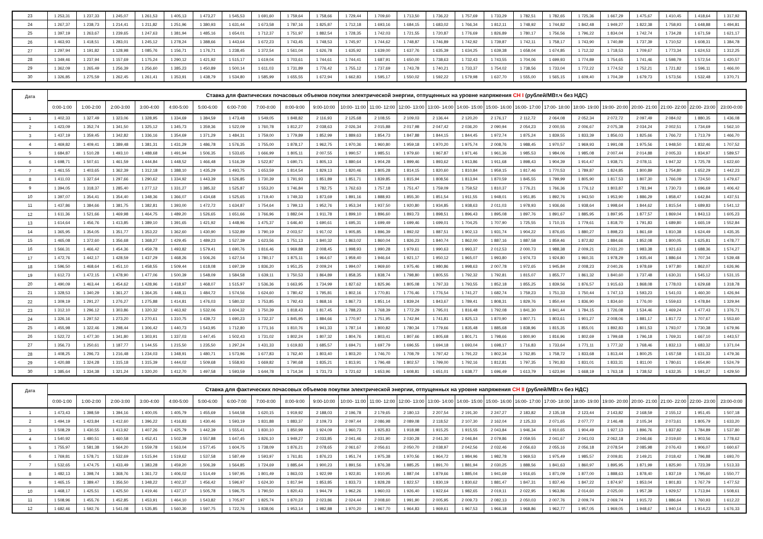| 23 | 1 253,31 | 1 237,33 | 1 245,07 | 1 261,53 | 1 405,13 | 1 473,27 | 1 545,53 | 1 691,60 | 1 759,64 | 1 758,66 | 1 729,44 | 1 709,60 | 1 713,50 | 1 736,22 | 1 757,69 | 1 733,29 | 1 782,51 | 1 782,65 | 1 725,36 | 1 667,29 | 1 475,67 | 1 410,45 | 1 418,64 | 1 317,92 |
| 24 | 1 267,37 | 1 238,73 | 1 214,41 | 1 211,82 | 1 251,96 | 1 380,93 | 1 631,44 | 1 673,58 | 1 787,16 | 1 825,87 | 1 712,18 | 1 693,16 | 1 684,15 | 1 683,02 | 1 766,34 | 1 812,11 | 1 748,92 | 1 744,82 | 1 842,48 | 1 949,27 | 1 822,38 | 1 758,93 | 1 648,88 | 1 494,81 |
| 25 | 1 397,19 | 1 263,67 | 1 239,65 | 1 247,63 | 1 381,94 | 1 485,16 | 1 654,01 | 1 712,37 | 1 751,97 | 1 882,54 | 1 728,35 | 1 742,03 | 1 721,55 | 1 720,87 | 1 776,69 | 1 826,89 | 1 780,17 | 1 756,56 | 1 796,22 | 1 834,04 | 1 742,74 | 1 734,28 | 1 671,59 | 1 621,17 |
| 26 | 1 463,93 | 1 418,51 | 1 283,01 | 1 245,12 | 1 278,24 | 1 388,66 | 1 443,64 | 1 672,23 | 1 743,45 | 1 748,53 | 1 745,97 | 1 744,62 | 1 748,87 | 1 746,89 | 1 742,92 | 1 739,87 | 1 742,11 | 1 758,17 | 1 743,90 | 1 740,89 | 1 737,39 | 1 710,52 | 1 608,31 | 1 384,78 |
| 27 | 1 297,94 | 1 191,82 | 1 128,98 | 1 085,76 | 1 156,71 | 1 176,71 | 1 238,45 | 1 372,54 | 1 561,04 | 1 626,78 | 1 635,92 | 1 639,00 | 1 637,76 | 1 635,39 | 1 634,25 | 1 639,38 | 1 658,04 | 1 674,85 | 1 712,32 | 1 718,53 | 1 709,67 | 1 773,34 | 1 624,53 | 1 312,25 |
| 28 | 1 349,46 | 1 237,94 | 1 157,69 | 1 175,24 | 1 290,12 | 1 421,92 | 1 515,17 | 1 619,04 | 1 703,61 | 1 744,61 | 1 744,41 | 1 687,91 | 1 650,00 | 1 738,63 | 1 732,43 | 1 743,55 | 1 704,06 | 1 699,93 | 1 774,89 | 1 754,65 | 1 741,46 | 1 598,79 | 1 572,54 | 1 420,57 |
| 29 | 1 362,09 | 1 265,49 | 1 256,39 | 1 256,60 | 1 385,23 | 1 450,89 | 1 500,14 | 1 611,03 | 1 731,89 | 1 776,42 | 1 755,12 | 1 737,69 | 1 743,78 | 1 740,21 | 1 733,37 | 1 754,02 | 1 738,56 | 1 733,04 | 1 772,22 | 1 774,52 | 1 752,21 | 1 721,82 | 1 596,11 | 1 466,00 |
| 30 | 1 326,85 | 1 275,59 | 1 262,45 | 1 261,41 | 1 353,91 | 1 438,79 | 1 534,80 | 1 585,99 | 1 655,55 | 1 672,94 | 1 662,83 | 1 595,17 | 1 550,02 | 1 592,22 | 1 579,98 | 1 637,70 | 1 555,00 | 1 565,15 | 1 609,40 | 1 704,39 | 1 679,73 | 1 573,56 | 1 532,48 | 1 370,71 |
| Дата | Ставка для фактических почасовых объемов покупки электрической энергии, отпущенных на уровне напряжения СН I (рублей/МВт.ч без НДС) | | | | | | | | | | | | | | | | | | | | | | | |
| --- | --- | --- | --- | --- | --- | --- | --- | --- | --- | --- | --- | --- | --- | --- | --- | --- | --- | --- | --- | --- | --- | --- | --- | --- |
| | 0:00-1:00 | 1:00-2:00 | 2:00-3:00 | 3:00-4:00 | 4:00-5:00 | 5:00-6:00 | 6:00-7:00 | 7:00-8:00 | 8:00-9:00 | 9:00-10:00 | 10:00- 11:00 | 11:00- 12:00 | 12:00- 13:00 | 13:00- 14:00 | 14:00- 15:00 | 15:00- 16:00 | 16:00- 17:00 | 17:00- 18:00 | 18:00- 19:00 | 19:00- 20:00 | 20:00- 21:00 | 21:00- 22:00 | 22:00- 23:00 | 23:00-0:00 |
| 1 | 1 402,33 | 1 327,49 | 1 323,06 | 1 328,95 | 1 334,69 | 1 384,59 | 1 473,48 | 1 549,05 | 1 848,82 | 2 116,93 | 2 125,68 | 2 108,55 | 2 109,03 | 2 136,44 | 2 120,20 | 2 176,17 | 2 112,72 | 2 064,08 | 2 052,34 | 2 072,72 | 2 097,49 | 2 084,02 | 1 880,35 | 1 436,08 |
| 2 | 1 423,09 | 1 352,74 | 1 341,50 | 1 325,12 | 1 345,73 | 1 359,36 | 1 522,09 | 1 760,78 | 1 812,27 | 2 038,63 | 2 026,34 | 2 015,88 | 2 017,98 | 2 047,42 | 2 036,20 | 2 090,94 | 2 054,23 | 2 000,55 | 2 006,67 | 2 075,38 | 2 034,24 | 2 002,51 | 1 734,69 | 1 562,10 |
| 3 | 1 437,19 | 1 359,45 | 1 342,82 | 1 336,16 | 1 354,69 | 1 371,29 | 1 484,31 | 1 759,00 | 1 779,89 | 1 852,99 | 1 889,63 | 1 854,73 | 1 847,88 | 1 844,15 | 1 844,45 | 1 972,74 | 1 875,24 | 1 839,55 | 1 833,39 | 1 856,03 | 1 825,66 | 1 766,72 | 1 713,79 | 1 466,70 |
| 4 | 1 469,82 | 1 409,41 | 1 389,48 | 1 381,31 | 1 431,29 | 1 486,78 | 1 576,35 | 1 755,00 | 1 878,17 | 1 962,75 | 1 970,36 | 1 960,80 | 1 959,18 | 1 970,20 | 1 975,74 | 2 008,76 | 1 988,45 | 1 970,57 | 1 969,93 | 1 991,08 | 1 975,56 | 1 948,50 | 1 832,46 | 1 707,52 |
| 5 | 1 684,87 | 1 510,28 | 1 493,10 | 1 488,68 | 1 491,94 | 1 506,35 | 1 533,65 | 1 666,99 | 1 805,11 | 2 007,55 | 1 990,57 | 1 985,51 | 1 979,60 | 1 967,87 | 1 971,46 | 1 961,36 | 1 985,53 | 1 984,06 | 1 985,08 | 2 007,44 | 2 014,88 | 2 005,33 | 1 834,97 | 1 589,57 |
| 6 | 1 698,71 | 1 507,61 | 1 461,59 | 1 444,84 | 1 448,52 | 1 466,48 | 1 516,39 | 1 522,87 | 1 690,71 | 1 805,13 | 1 880,64 | 1 904,28 | 1 899,46 | 1 893,62 | 1 913,86 | 1 911,68 | 1 898,43 | 1 904,39 | 1 914,47 | 1 938,71 | 2 078,11 | 1 947,32 | 1 725,78 | 1 622,60 |
| 7 | 1 461,55 | 1 403,65 | 1 362,39 | 1 312,18 | 1 388,10 | 1 435,29 | 1 493,75 | 1 653,59 | 1 814,54 | 1 829,13 | 1 820,46 | 1 805,28 | 1 814,15 | 1 820,60 | 1 810,84 | 1 959,15 | 1 817,46 | 1 770,53 | 1 789,87 | 1 824,85 | 1 800,89 | 1 754,80 | 1 652,29 | 1 442,23 |
| 8 | 1 411,03 | 1 327,64 | 1 297,66 | 1 290,62 | 1 334,92 | 1 443,39 | 1 526,85 | 1 730,39 | 1 791,93 | 1 851,89 | 1 851,71 | 1 839,85 | 1 815,94 | 1 808,56 | 1 813,94 | 1 870,59 | 1 845,55 | 1 799,99 | 1 805,90 | 1 817,53 | 1 807,30 | 1 766,09 | 1 724,50 | 1 479,67 |
| 9 | 1 394,05 | 1 318,37 | 1 285,40 | 1 277,12 | 1 331,27 | 1 385,32 | 1 525,87 | 1 553,20 | 1 746,84 | 1 782,75 | 1 762,63 | 1 757,18 | 1 751,47 | 1 759,09 | 1 759,52 | 1 810,37 | 1 776,21 | 1 766,36 | 1 776,12 | 1 803,87 | 1 781,94 | 1 730,73 | 1 696,69 | 1 406,42 |
| 10 | 1 397,07 | 1 354,41 | 1 354,40 | 1 348,36 | 1 366,07 | 1 434,68 | 1 525,65 | 1 719,40 | 1 749,33 | 1 873,69 | 1 891,16 | 1 888,93 | 1 855,30 | 1 851,54 | 1 911,55 | 1 948,01 | 1 951,85 | 1 892,76 | 1 943,50 | 1 953,90 | 1 886,29 | 1 858,47 | 1 642,84 | 1 437,51 |
| 11 | 1 437,86 | 1 384,66 | 1 381,75 | 1 382,81 | 1 393,00 | 1 472,72 | 1 634,87 | 1 754,64 | 1 799,13 | 1 952,76 | 1 953,34 | 1 937,50 | 1 920,80 | 1 934,85 | 1 938,63 | 2 011,03 | 1 978,93 | 1 936,66 | 1 938,64 | 1 998,64 | 1 844,62 | 1 815,54 | 1 689,83 | 1 541,12 |
| 12 | 1 611,36 | 1 521,66 | 1 469,98 | 1 464,75 | 1 489,20 | 1 526,65 | 1 651,66 | 1 766,96 | 1 882,04 | 1 911,78 | 1 899,10 | 1 896,60 | 1 893,73 | 1 898,51 | 1 896,43 | 1 895,08 | 1 897,76 | 1 891,67 | 1 885,95 | 1 897,95 | 1 877,57 | 1 869,04 | 1 843,13 | 1 605,23 |
| 13 | 1 614,64 | 1 456,76 | 1 413,85 | 1 389,10 | 1 391,65 | 1 421,92 | 1 448,96 | 1 475,37 | 1 646,40 | 1 690,61 | 1 695,31 | 1 699,49 | 1 699,46 | 1 699,01 | 1 704,25 | 1 707,90 | 1 725,55 | 1 710,15 | 1 779,61 | 1 818,70 | 1 791,83 | 1 689,80 | 1 665,19 | 1 552,84 |
| 14 | 1 365,95 | 1 354,05 | 1 351,77 | 1 353,22 | 1 362,60 | 1 430,90 | 1 532,89 | 1 790,19 | 2 003,57 | 1 917,02 | 1 905,85 | 1 896,39 | 1 892,02 | 1 887,51 | 1 902,13 | 1 931,74 | 1 904,22 | 1 876,65 | 1 880,27 | 1 898,23 | 1 861,69 | 1 810,38 | 1 624,49 | 1 435,35 |
| 15 | 1 465,08 | 1 372,60 | 1 356,68 | 1 368,27 | 1 429,45 | 1 489,23 | 1 527,39 | 1 623,56 | 1 751,13 | 1 840,32 | 1 863,02 | 1 860,04 | 1 826,23 | 1 840,74 | 1 862,00 | 1 887,16 | 1 887,58 | 1 859,46 | 1 872,82 | 1 884,66 | 1 852,08 | 1 800,05 | 1 625,81 | 1 478,77 |
| 16 | 1 566,31 | 1 466,42 | 1 454,36 | 1 459,78 | 1 493,82 | 1 579,41 | 1 690,76 | 1 816,46 | 1 969,88 | 2 008,45 | 1 998,93 | 1 990,28 | 1 979,61 | 1 990,63 | 1 993,37 | 2 012,53 | 2 000,73 | 1 988,38 | 2 009,21 | 2 031,20 | 1 983,38 | 1 921,63 | 1 688,36 | 1 574,27 |
| 17 | 1 472,76 | 1 442,17 | 1 428,59 | 1 437,29 | 1 468,26 | 1 506,26 | 1 627,54 | 1 780,17 | 1 875,11 | 1 964,67 | 1 959,40 | 1 946,64 | 1 921,17 | 1 950,12 | 1 965,07 | 1 993,80 | 1 974,73 | 1 924,80 | 1 960,31 | 1 978,29 | 1 935,44 | 1 886,64 | 1 707,34 | 1 539,48 |
| 18 | 1 596,50 | 1 468,64 | 1 451,10 | 1 458,55 | 1 509,44 | 1 618,08 | 1 697,39 | 1 836,20 | 1 951,25 | 2 009,24 | 1 994,07 | 1 969,60 | 1 975,46 | 1 980,86 | 1 998,63 | 2 007,78 | 1 972,65 | 1 945,84 | 2 008,23 | 2 040,26 | 1 978,69 | 1 977,80 | 1 862,07 | 1 626,96 |
| 19 | 1 612,73 | 1 472,15 | 1 478,90 | 1 477,06 | 1 500,39 | 1 548,09 | 1 584,58 | 1 639,11 | 1 750,53 | 1 864,89 | 1 858,35 | 1 838,74 | 1 798,80 | 1 805,55 | 1 792,32 | 1 792,81 | 1 815,07 | 1 855,77 | 1 861,32 | 1 840,60 | 1 737,48 | 1 630,31 | 1 545,12 | 1 531,15 |
| 20 | 1 490,09 | 1 463,44 | 1 454,62 | 1 428,96 | 1 418,97 | 1 468,07 | 1 515,97 | 1 536,36 | 1 663,95 | 1 734,99 | 1 827,62 | 1 825,96 | 1 805,08 | 1 797,33 | 1 793,55 | 1 852,18 | 1 855,25 | 1 839,56 | 1 876,57 | 1 915,63 | 1 868,08 | 1 778,03 | 1 629,68 | 1 318,78 |
| 21 | 1 328,53 | 1 340,29 | 1 361,27 | 1 364,35 | 1 448,11 | 1 484,72 | 1 574,56 | 1 624,60 | 1 780,42 | 1 795,81 | 1 802,16 | 1 770,81 | 1 776,46 | 1 776,54 | 1 741,27 | 1 682,74 | 1 759,23 | 1 751,33 | 1 750,44 | 1 747,13 | 1 593,23 | 1 541,03 | 1 460,30 | 1 426,94 |
| 22 | 1 309,19 | 1 291,27 | 1 276,27 | 1 275,88 | 1 414,81 | 1 476,03 | 1 580,32 | 1 753,85 | 1 792,43 | 1 868,16 | 1 867,73 | 1 851,14 | 1 839,24 | 1 843,67 | 1 789,41 | 1 808,31 | 1 829,76 | 1 850,44 | 1 836,90 | 1 834,60 | 1 776,00 | 1 559,63 | 1 478,84 | 1 329,94 |
| 23 | 1 312,10 | 1 296,12 | 1 303,86 | 1 320,32 | 1 463,92 | 1 532,06 | 1 604,32 | 1 750,39 | 1 818,43 | 1 817,45 | 1 788,23 | 1 768,39 | 1 772,29 | 1 795,01 | 1 816,48 | 1 792,08 | 1 841,30 | 1 841,44 | 1 784,15 | 1 726,08 | 1 534,46 | 1 469,24 | 1 477,43 | 1 376,71 |
| 24 | 1 326,16 | 1 297,52 | 1 273,20 | 1 270,61 | 1 310,75 | 1 439,72 | 1 690,23 | 1 732,37 | 1 845,95 | 1 884,66 | 1 770,97 | 1 751,95 | 1 742,94 | 1 741,81 | 1 825,13 | 1 870,90 | 1 807,71 | 1 803,61 | 1 901,27 | 2 008,06 | 1 881,17 | 1 817,72 | 1 707,67 | 1 553,60 |
| 25 | 1 455,98 | 1 322,46 | 1 298,44 | 1 306,42 | 1 440,73 | 1 543,95 | 1 712,80 | 1 771,16 | 1 810,76 | 1 941,33 | 1 787,14 | 1 800,82 | 1 780,34 | 1 779,66 | 1 835,48 | 1 885,68 | 1 838,96 | 1 815,35 | 1 855,01 | 1 892,83 | 1 801,53 | 1 793,07 | 1 730,38 | 1 679,96 |
| 26 | 1 522,72 | 1 477,30 | 1 341,80 | 1 303,91 | 1 337,03 | 1 447,45 | 1 502,43 | 1 731,02 | 1 802,24 | 1 807,32 | 1 804,76 | 1 803,41 | 1 807,66 | 1 805,68 | 1 801,71 | 1 798,66 | 1 800,90 | 1 816,96 | 1 802,69 | 1 799,68 | 1 796,18 | 1 769,31 | 1 667,10 | 1 443,57 |
| 27 | 1 356,73 | 1 250,61 | 1 187,77 | 1 144,55 | 1 215,50 | 1 235,50 | 1 297,24 | 1 431,33 | 1 619,83 | 1 685,57 | 1 694,71 | 1 697,79 | 1 696,55 | 1 694,18 | 1 693,04 | 1 698,17 | 1 716,83 | 1 733,64 | 1 771,11 | 1 777,32 | 1 768,46 | 1 832,13 | 1 683,32 | 1 371,04 |
| 28 | 1 408,25 | 1 296,73 | 1 216,48 | 1 234,03 | 1 348,91 | 1 480,71 | 1 573,96 | 1 677,83 | 1 762,40 | 1 803,40 | 1 803,20 | 1 746,70 | 1 708,79 | 1 797,42 | 1 791,22 | 1 802,34 | 1 762,85 | 1 758,72 | 1 833,68 | 1 813,44 | 1 800,25 | 1 657,58 | 1 631,33 | 1 479,36 |
| 29 | 1 420,88 | 1 324,28 | 1 315,18 | 1 315,39 | 1 444,02 | 1 509,68 | 1 558,93 | 1 669,82 | 1 790,68 | 1 835,21 | 1 813,91 | 1 796,48 | 1 802,57 | 1 799,00 | 1 792,16 | 1 812,81 | 1 797,35 | 1 791,83 | 1 831,01 | 1 833,31 | 1 811,00 | 1 780,61 | 1 654,90 | 1 524,79 |
| 30 | 1 385,64 | 1 334,38 | 1 321,24 | 1 320,20 | 1 412,70 | 1 497,58 | 1 593,59 | 1 644,78 | 1 714,34 | 1 731,73 | 1 721,62 | 1 653,96 | 1 608,81 | 1 651,01 | 1 638,77 | 1 696,49 | 1 613,79 | 1 623,94 | 1 668,19 | 1 763,18 | 1 738,52 | 1 632,35 | 1 591,27 | 1 429,50 |
| Дата | Ставка для фактических почасовых объемов покупки электрической энергии, отпущенных на уровне напряжения СН II (рублей/МВт.ч без НДС) | | | | | | | | | | | | | | | | | | | | | | | |
| --- | --- | --- | --- | --- | --- | --- | --- | --- | --- | --- | --- | --- | --- | --- | --- | --- | --- | --- | --- | --- | --- | --- | --- | --- |
| | 0:00-1:00 | 1:00-2:00 | 2:00-3:00 | 3:00-4:00 | 4:00-5:00 | 5:00-6:00 | 6:00-7:00 | 7:00-8:00 | 8:00-9:00 | 9:00-10:00 | 10:00- 11:00 | 11:00- 12:00 | 12:00- 13:00 | 13:00- 14:00 | 14:00- 15:00 | 15:00- 16:00 | 16:00- 17:00 | 17:00- 18:00 | 18:00- 19:00 | 19:00- 20:00 | 20:00- 21:00 | 21:00- 22:00 | 22:00- 23:00 | 23:00-0:00 |
| 1 | 1 473,43 | 1 398,59 | 1 394,16 | 1 400,05 | 1 405,79 | 1 455,69 | 1 544,58 | 1 620,15 | 1 919,92 | 2 188,03 | 2 196,78 | 2 179,65 | 2 180,13 | 2 207,54 | 2 191,30 | 2 247,27 | 2 183,82 | 2 135,18 | 2 123,44 | 2 143,82 | 2 168,59 | 2 155,12 | 1 951,45 | 1 507,18 |
| 2 | 1 494,19 | 1 423,84 | 1 412,60 | 1 396,22 | 1 416,83 | 1 430,46 | 1 593,19 | 1 831,88 | 1 883,37 | 2 109,73 | 2 097,44 | 2 086,98 | 2 089,08 | 2 118,52 | 2 107,30 | 2 162,04 | 2 125,33 | 2 071,65 | 2 077,77 | 2 146,48 | 2 105,34 | 2 073,61 | 1 805,79 | 1 633,20 |
| 3 | 1 508,29 | 1 430,55 | 1 413,92 | 1 407,26 | 1 425,79 | 1 442,39 | 1 555,41 | 1 830,10 | 1 850,99 | 1 924,09 | 1 960,73 | 1 925,83 | 1 918,98 | 1 915,25 | 1 915,55 | 2 043,84 | 1 946,34 | 1 910,65 | 1 904,49 | 1 927,13 | 1 896,76 | 1 837,82 | 1 784,89 | 1 537,80 |
| 4 | 1 540,92 | 1 480,51 | 1 460,58 | 1 452,41 | 1 502,39 | 1 557,88 | 1 647,45 | 1 826,10 | 1 949,27 | 2 033,85 | 2 041,46 | 2 031,90 | 2 030,28 | 2 041,30 | 2 046,84 | 2 079,86 | 2 059,55 | 2 041,67 | 2 041,03 | 2 062,18 | 2 046,66 | 2 019,60 | 1 903,56 | 1 778,62 |
| 5 | 1 755,97 | 1 581,38 | 1 564,20 | 1 559,78 | 1 563,04 | 1 577,45 | 1 604,75 | 1 738,09 | 1 876,21 | 2 078,65 | 2 061,67 | 2 056,61 | 2 050,70 | 2 038,97 | 2 042,56 | 2 032,46 | 2 056,63 | 2 055,16 | 2 056,18 | 2 078,54 | 2 085,98 | 2 076,43 | 1 906,07 | 1 660,67 |
| 6 | 1 769,81 | 1 578,71 | 1 532,69 | 1 515,94 | 1 519,62 | 1 537,58 | 1 587,49 | 1 593,97 | 1 761,81 | 1 876,23 | 1 951,74 | 1 975,38 | 1 970,56 | 1 964,72 | 1 984,96 | 1 982,78 | 1 969,53 | 1 975,49 | 1 985,57 | 2 009,81 | 2 149,21 | 2 018,42 | 1 796,88 | 1 693,70 |
| 7 | 1 532,65 | 1 474,75 | 1 433,49 | 1 383,28 | 1 459,20 | 1 506,39 | 1 564,85 | 1 724,69 | 1 885,64 | 1 900,23 | 1 891,56 | 1 876,38 | 1 885,25 | 1 891,70 | 1 881,94 | 2 030,25 | 1 888,56 | 1 841,63 | 1 860,97 | 1 895,95 | 1 871,99 | 1 825,90 | 1 723,39 | 1 513,33 |
| 8 | 1 482,13 | 1 398,74 | 1 368,76 | 1 361,72 | 1 406,02 | 1 514,49 | 1 597,95 | 1 801,49 | 1 863,03 | 1 922,99 | 1 922,81 | 1 910,95 | 1 887,04 | 1 879,66 | 1 885,04 | 1 941,69 | 1 916,65 | 1 871,09 | 1 877,00 | 1 888,63 | 1 878,40 | 1 837,19 | 1 795,60 | 1 550,77 |
| 9 | 1 465,15 | 1 389,47 | 1 356,50 | 1 348,22 | 1 402,37 | 1 456,42 | 1 596,97 | 1 624,30 | 1 817,94 | 1 853,85 | 1 833,73 | 1 828,28 | 1 822,57 | 1 830,19 | 1 830,62 | 1 881,47 | 1 847,31 | 1 837,46 | 1 847,22 | 1 874,97 | 1 853,04 | 1 801,83 | 1 767,79 | 1 477,52 |
| 10 | 1 468,17 | 1 425,51 | 1 425,50 | 1 419,46 | 1 437,17 | 1 505,78 | 1 596,75 | 1 790,50 | 1 820,43 | 1 944,79 | 1 962,26 | 1 960,03 | 1 926,40 | 1 922,64 | 1 982,65 | 2 019,11 | 2 022,95 | 1 963,86 | 2 014,60 | 2 025,00 | 1 957,39 | 1 929,57 | 1 713,94 | 1 508,61 |
| 11 | 1 508,96 | 1 455,76 | 1 452,85 | 1 453,91 | 1 464,10 | 1 543,82 | 1 705,97 | 1 825,74 | 1 870,23 | 2 023,86 | 2 024,44 | 2 008,60 | 1 991,90 | 2 005,95 | 2 009,73 | 2 082,13 | 2 050,03 | 2 007,76 | 2 009,74 | 2 069,74 | 1 915,72 | 1 886,64 | 1 760,93 | 1 612,22 |
| 12 | 1 682,46 | 1 592,76 | 1 541,08 | 1 535,85 | 1 560,30 | 1 597,75 | 1 722,76 | 1 838,06 | 1 953,14 | 1 982,88 | 1 970,20 | 1 967,70 | 1 964,83 | 1 969,61 | 1 967,53 | 1 966,18 | 1 968,86 | 1 962,77 | 1 957,05 | 1 969,05 | 1 948,67 | 1 940,14 | 1 914,23 | 1 676,33 |